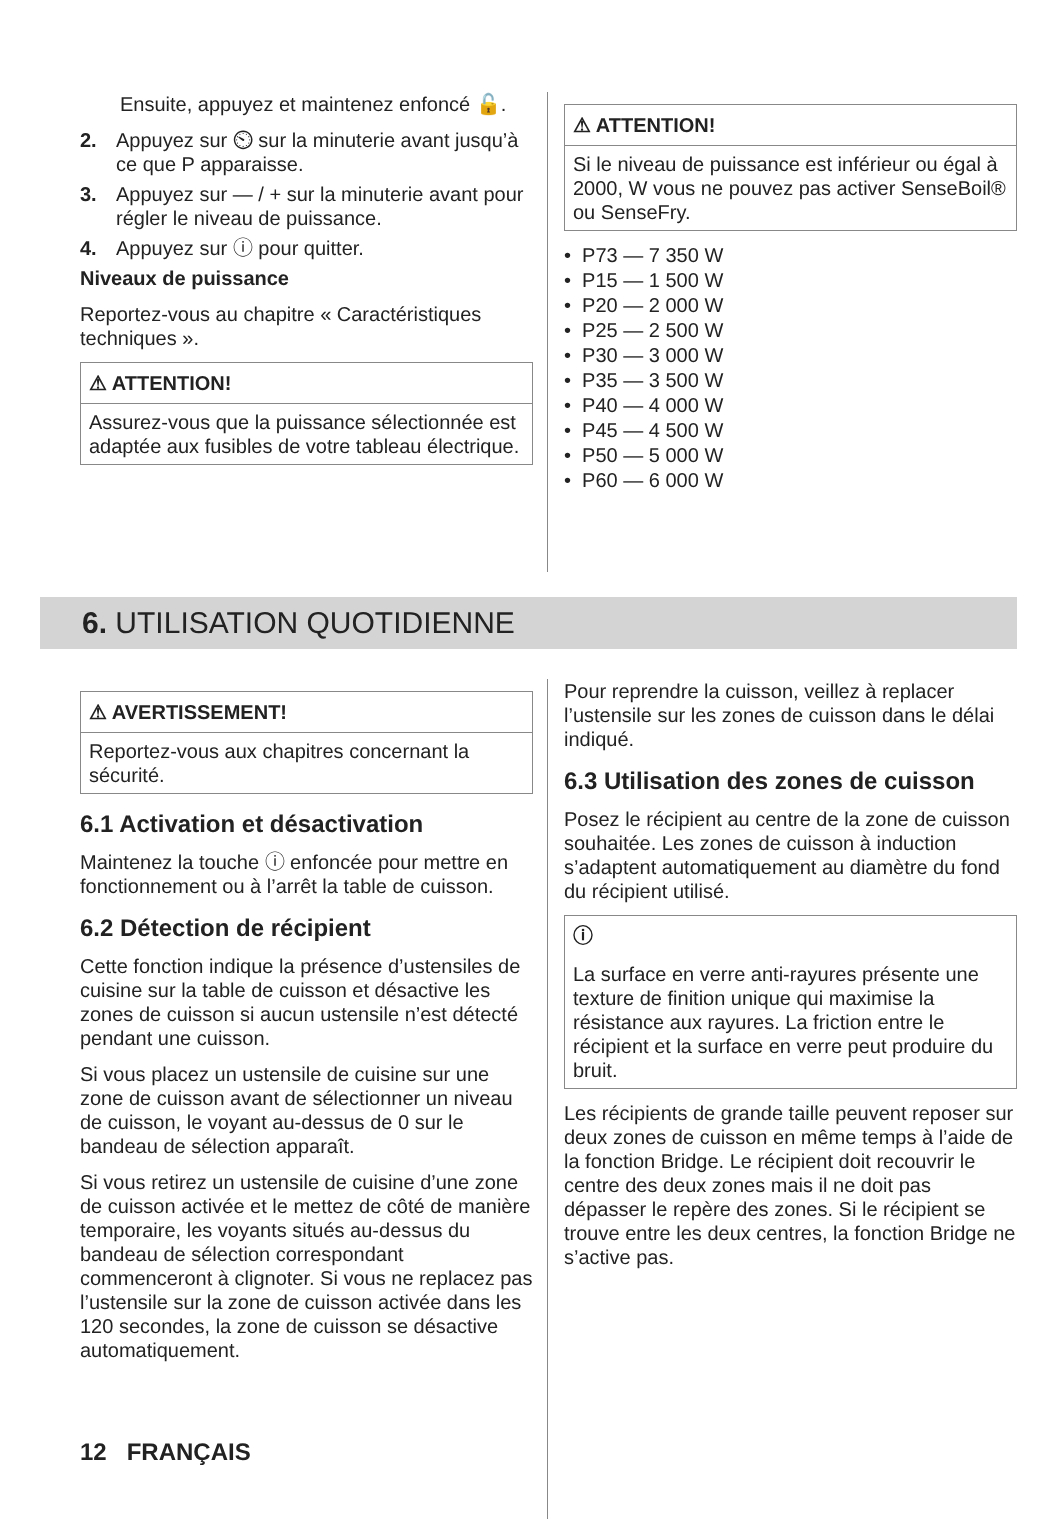Ensuite, appuyez et maintenez enfoncé 🔓.
2. Appuyez sur ⏲ sur la minuterie avant jusqu’à ce que P apparaisse.
3. Appuyez sur — / + sur la minuterie avant pour régler le niveau de puissance.
4. Appuyez sur ⓘ pour quitter.
Niveaux de puissance
Reportez-vous au chapitre « Caractéristiques techniques ».
⚠ ATTENTION!
Assurez-vous que la puissance sélectionnée est adaptée aux fusibles de votre tableau électrique.
⚠ ATTENTION!
Si le niveau de puissance est inférieur ou égal à 2000, W vous ne pouvez pas activer SenseBoil® ou SenseFry.
• P73 — 7 350 W
• P15 — 1 500 W
• P20 — 2 000 W
• P25 — 2 500 W
• P30 — 3 000 W
• P35 — 3 500 W
• P40 — 4 000 W
• P45 — 4 500 W
• P50 — 5 000 W
• P60 — 6 000 W
6. UTILISATION QUOTIDIENNE
⚠ AVERTISSEMENT!
Reportez-vous aux chapitres concernant la sécurité.
6.1 Activation et désactivation
Maintenez la touche ⓘ enfoncée pour mettre en fonctionnement ou à l’arrêt la table de cuisson.
6.2 Détection de récipient
Cette fonction indique la présence d’ustensiles de cuisine sur la table de cuisson et désactive les zones de cuisson si aucun ustensile n’est détecté pendant une cuisson.
Si vous placez un ustensile de cuisine sur une zone de cuisson avant de sélectionner un niveau de cuisson, le voyant au-dessus de 0 sur le bandeau de sélection apparaît.
Si vous retirez un ustensile de cuisine d’une zone de cuisson activée et le mettez de côté de manière temporaire, les voyants situés au-dessus du bandeau de sélection correspondant commenceront à clignoter. Si vous ne replacez pas l’ustensile sur la zone de cuisson activée dans les 120 secondes, la zone de cuisson se désactive automatiquement.
Pour reprendre la cuisson, veillez à replacer l’ustensile sur les zones de cuisson dans le délai indiqué.
6.3 Utilisation des zones de cuisson
Posez le récipient au centre de la zone de cuisson souhaitée. Les zones de cuisson à induction s’adaptent automatiquement au diamètre du fond du récipient utilisé.
ⓘ
La surface en verre anti-rayures présente une texture de finition unique qui maximise la résistance aux rayures. La friction entre le récipient et la surface en verre peut produire du bruit.
Les récipients de grande taille peuvent reposer sur deux zones de cuisson en même temps à l’aide de la fonction Bridge. Le récipient doit recouvrir le centre des deux zones mais il ne doit pas dépasser le repère des zones. Si le récipient se trouve entre les deux centres, la fonction Bridge ne s’active pas.
12 FRANÇAIS